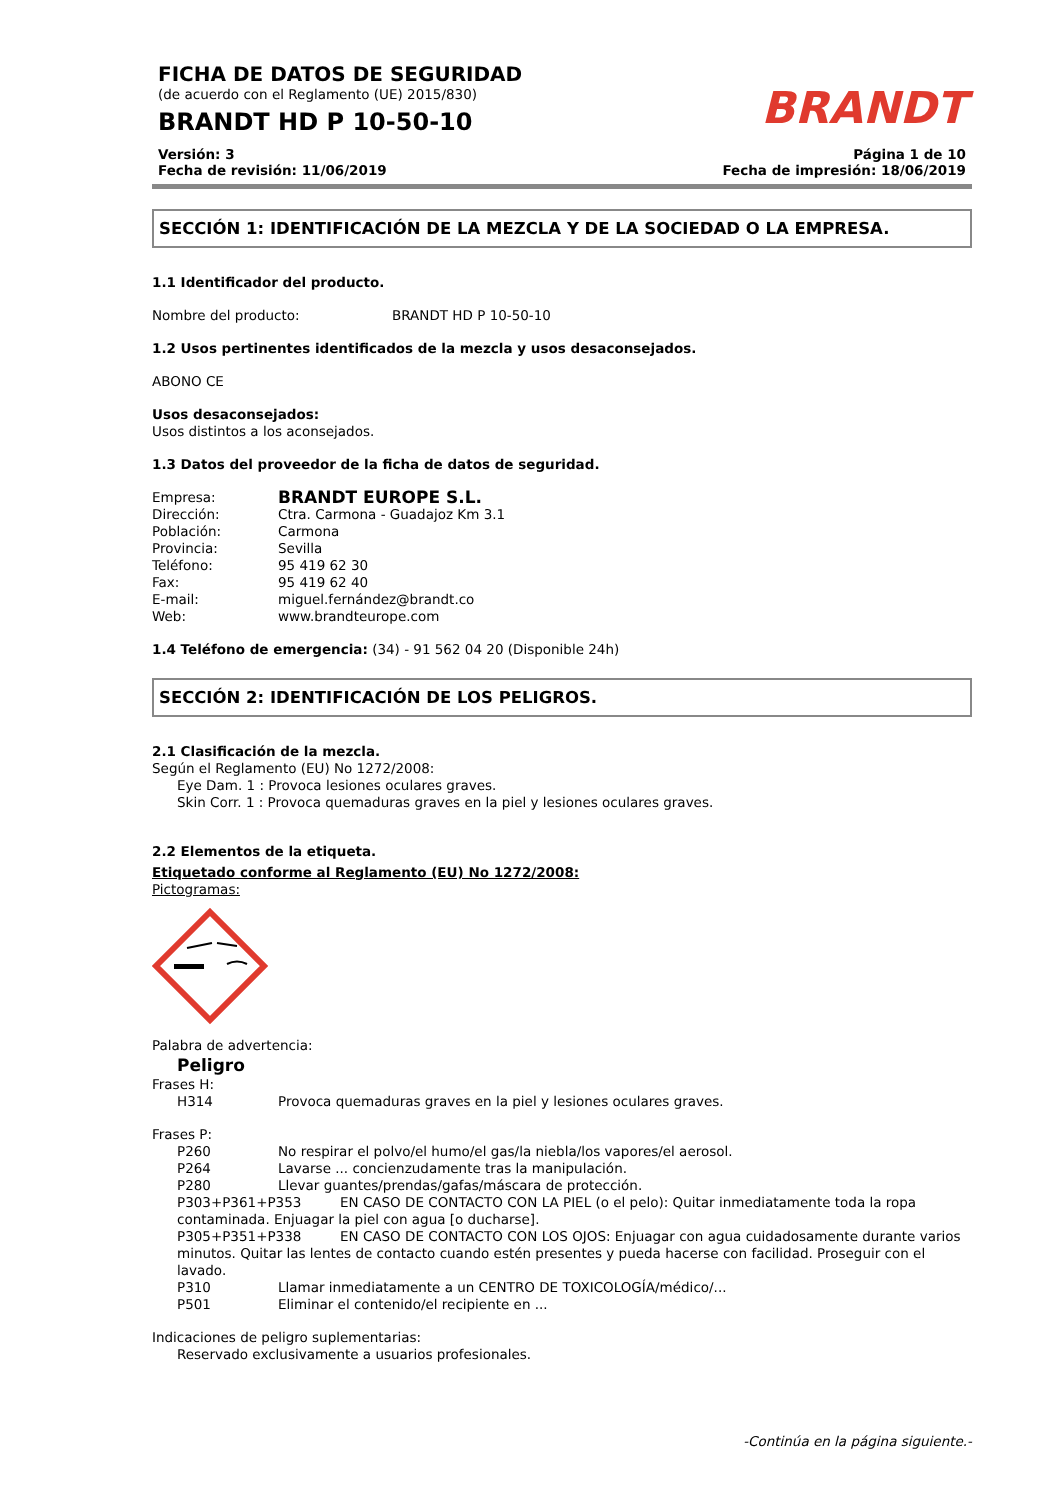FICHA DE DATOS DE SEGURIDAD
(de acuerdo con el Reglamento (UE) 2015/830)
BRANDT HD P 10-50-10
BRANDT
Versión: 3
Fecha de revisión: 11/06/2019
Página 1 de 10
Fecha de impresión: 18/06/2019
SECCIÓN 1: IDENTIFICACIÓN DE LA MEZCLA Y DE LA SOCIEDAD O LA EMPRESA.
1.1 Identificador del producto.
Nombre del producto: BRANDT HD P 10-50-10
1.2 Usos pertinentes identificados de la mezcla y usos desaconsejados.
ABONO CE
Usos desaconsejados:
Usos distintos a los aconsejados.
1.3 Datos del proveedor de la ficha de datos de seguridad.
Empresa: BRANDT EUROPE S.L.
Dirección: Ctra. Carmona - Guadajoz Km 3.1
Población: Carmona
Provincia: Sevilla
Teléfono: 95 419 62 30
Fax: 95 419 62 40
E-mail: miguel.fernández@brandt.co
Web: www.brandteurope.com
1.4 Teléfono de emergencia: (34) - 91 562 04 20 (Disponible 24h)
SECCIÓN 2: IDENTIFICACIÓN DE LOS PELIGROS.
2.1 Clasificación de la mezcla.
Según el Reglamento (EU) No 1272/2008:
Eye Dam. 1 : Provoca lesiones oculares graves.
Skin Corr. 1 : Provoca quemaduras graves en la piel y lesiones oculares graves.
2.2 Elementos de la etiqueta.
Etiquetado conforme al Reglamento (EU) No 1272/2008:
Pictogramas:
Palabra de advertencia:
Peligro
Frases H:
H314 Provoca quemaduras graves en la piel y lesiones oculares graves.
Frases P:
P260 No respirar el polvo/el humo/el gas/la niebla/los vapores/el aerosol.
P264 Lavarse ... concienzudamente tras la manipulación.
P280 Llevar guantes/prendas/gafas/máscara de protección.
P303+P361+P353 EN CASO DE CONTACTO CON LA PIEL (o el pelo): Quitar inmediatamente toda la ropa contaminada. Enjuagar la piel con agua [o ducharse].
P305+P351+P338 EN CASO DE CONTACTO CON LOS OJOS: Enjuagar con agua cuidadosamente durante varios minutos. Quitar las lentes de contacto cuando estén presentes y pueda hacerse con facilidad. Proseguir con el lavado.
P310 Llamar inmediatamente a un CENTRO DE TOXICOLOGÍA/médico/...
P501 Eliminar el contenido/el recipiente en ...
Indicaciones de peligro suplementarias:
Reservado exclusivamente a usuarios profesionales.
-Continúa en la página siguiente.-